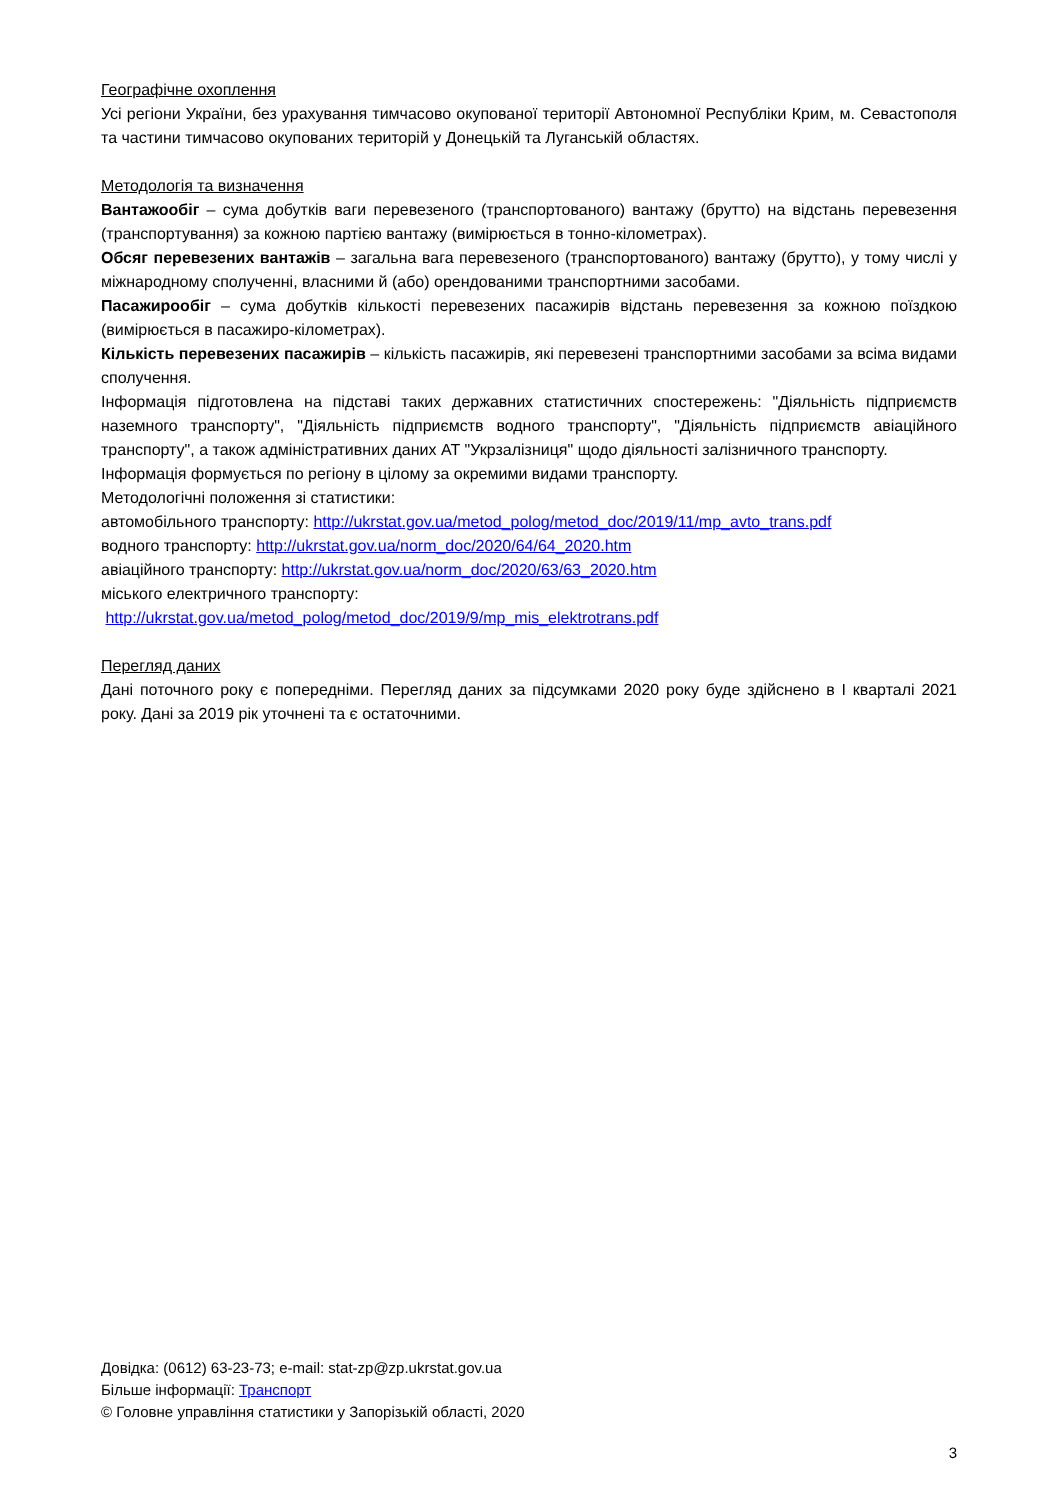Географічне охоплення
Усі регіони України, без урахування тимчасово окупованої території Автономної Республіки Крим, м. Севастополя та частини тимчасово окупованих територій у Донецькій та Луганській областях.
Методологія та визначення
Вантажообіг – сума добутків ваги перевезеного (транспортованого) вантажу (брутто) на відстань перевезення (транспортування) за кожною партією вантажу (вимірюється в тонно-кілометрах).
Обсяг перевезених вантажів – загальна вага перевезеного (транспортованого) вантажу (брутто), у тому числі у міжнародному сполученні, власними й (або) орендованими транспортними засобами.
Пасажирообіг – сума добутків кількості перевезених пасажирів відстань перевезення за кожною поїздкою (вимірюється в пасажиро-кілометрах).
Кількість перевезених пасажирів – кількість пасажирів, які перевезені транспортними засобами за всіма видами сполучення.
Інформація підготовлена на підставі таких державних статистичних спостережень: "Діяльність підприємств наземного транспорту", "Діяльність підприємств водного транспорту", "Діяльність підприємств авіаційного транспорту", а також адміністративних даних АТ "Укрзалізниця" щодо діяльності залізничного транспорту.
Інформація формується по регіону в цілому за окремими видами транспорту.
Методологічні положення зі статистики:
автомобільного транспорту: http://ukrstat.gov.ua/metod_polog/metod_doc/2019/11/mp_avto_trans.pdf
водного транспорту: http://ukrstat.gov.ua/norm_doc/2020/64/64_2020.htm
авіаційного транспорту: http://ukrstat.gov.ua/norm_doc/2020/63/63_2020.htm
міського електричного транспорту:
http://ukrstat.gov.ua/metod_polog/metod_doc/2019/9/mp_mis_elektrotrans.pdf
Перегляд даних
Дані поточного року є попередніми. Перегляд даних за підсумками 2020 року буде здійснено в І кварталі 2021 року. Дані за 2019 рік уточнені та є остаточними.
Довідка: (0612) 63-23-73; e-mail: stat-zp@zp.ukrstat.gov.ua
Більше інформації: Транспорт
© Головне управління статистики у Запорізькій області, 2020
3